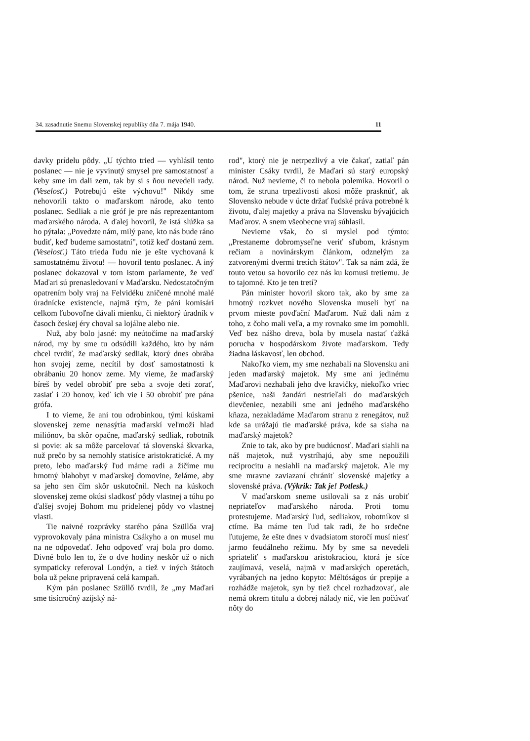34. zasadnutie Snemu Slovenskej republiky dňa 7. mája 1940. 11
davky prídelu pôdy. „U týchto tried — vyhlásil tento poslanec — nie je vyvinutý smysel pre samostatnosť a keby sme im dali zem, tak by si s ňou nevedeli rady. (Veselosť.) Potrebujú ešte výchovu!" Nikdy sme nehovorili takto o maďarskom národe, ako tento poslanec. Sedliak a nie gróf je pre nás reprezentantom maďarského národa. A ďalej hovoril, že istá slúžka sa ho pýtala: „Povedzte nám, milý pane, kto nás bude ráno budiť, keď budeme samostatní", totiž keď dostanú zem. (Veselosť.) Táto trieda ľudu nie je ešte vychovaná k samostatnému životu! — hovoril tento poslanec. A iný poslanec dokazoval v tom istom parlamente, že veď Maďari sú prenasledovaní v Maďarsku. Nedostatočným opatrením boly vraj na Felvidéku zničené mnohé malé úradnícke existencie, najmä tým, že páni komisári celkom ľubovoľne dávali mienku, či niektorý úradník v časoch českej éry choval sa lojálne alebo nie.
Nuž, aby bolo jasné: my neútočíme na maďarský národ, my by sme tu odsúdili každého, kto by nám chcel tvrdiť, že maďarský sedliak, ktorý dnes obrába hon svojej zeme, necítil by dosť samostatnosti k obrábaniu 20 honov zeme. My vieme, že maďarský bíreš by vedel obrobiť pre seba a svoje deti zorať, zasiať i 20 honov, keď ich vie i 50 obrobiť pre pána grófa.
I to vieme, že ani tou odrobinkou, tými kúskami slovenskej zeme nenasýtia maďarskí veľmoži hlad miliónov, ba skôr opačne, maďarský sedliak, robotník si povie: ak sa môže parcelovať tá slovenská škvarka, nuž prečo by sa nemohly statisíce aristokratické. A my preto, lebo maďarský ľud máme radi a žičíme mu hmotný blahobyt v maďarskej domovine, želáme, aby sa jeho sen čím skôr uskutočnil. Nech na kúskoch slovenskej zeme okúsi sladkosť pôdy vlastnej a túhu po ďalšej svojej Bohom mu pridelenej pôdy vo vlastnej vlasti.
Tie naivné rozprávky starého pána Szüllőa vraj vyprovokovaly pána ministra Csákyho a on musel mu na ne odpovedať. Jeho odpoveď vraj bola pro domo. Divné bolo len to, že o dve hodiny neskôr už o nich sympaticky referoval Londýn, a tiež v iných štátoch bola už pekne pripravená celá kampaň.
Kým pán poslanec Szüllő tvrdil, že „my Maďari sme tisícročný azijský ná-
rod", ktorý nie je netrpezlivý a vie čakať, zatiaľ pán minister Csáky tvrdil, že Maďari sú starý europský národ. Nuž nevieme, či to nebola polemika. Hovoril o tom, že struna trpezlivosti akosi môže prasknúť, ak Slovensko nebude v úcte držať ľudské práva potrebné k životu, ďalej majetky a práva na Slovensku bývajúcich Maďarov. A snem všeobecne vraj súhlasil.
Nevieme však, čo si myslel pod týmto: „Prestaneme dobromyseľne veriť sľubom, krásnym rečiam a novinárskym článkom, odznelým za zatvorenými dvermi tretích štátov". Tak sa nám zdá, že touto vetou sa hovorilo cez nás ku komusi tretiemu. Je to tajomné. Kto je ten tretí?
Pán minister hovoril skoro tak, ako by sme za hmotný rozkvet nového Slovenska museli byť na prvom mieste povďační Maďarom. Nuž dali nám z toho, z čoho mali veľa, a my rovnako sme im pomohli. Veď bez nášho dreva, bola by musela nastať ťažká porucha v hospodárskom živote maďarskom. Tedy žiadna láskavosť, len obchod.
Nakoľko viem, my sme nezhabali na Slovensku ani jeden maďarský majetok. My sme ani jedinému Maďarovi nezhabali jeho dve kravičky, niekoľko vriec pšenice, naši žandári nestrieľali do maďarských dievčeniec, nezabili sme ani jedného maďarského kňaza, nezakladáme Maďarom stranu z renegátov, nuž kde sa urážajú tie maďarské práva, kde sa siaha na maďarský majetok?
Znie to tak, ako by pre budúcnosť. Maďari siahli na náš majetok, nuž vystríhajú, aby sme nepoužili reciprocitu a nesiahli na maďarský majetok. Ale my sme mravne zaviazaní chrániť slovenské majetky a slovenské práva. (Výkrik: Tak je! Potlesk.)
V maďarskom sneme usilovali sa z nás urobiť nepriateľov maďarského národa. Proti tomu protestujeme. Maďarský ľud, sedliakov, robotníkov si ctíme. Ba máme ten ľud tak radi, že ho srdečne ľutujeme, že ešte dnes v dvadsiatom storočí musí niesť jarmo feudálneho režimu. My by sme sa nevedeli spriateliť s maďarskou aristokraciou, ktorá je síce zaujímavá, veselá, najmä v maďarských operetách, vyrábaných na jedno kopyto: Méltóságos úr prepije a rozhádže majetok, syn by tiež chcel rozhadzovať, ale nemá okrem titulu a dobrej nálady nič, vie len počúvať nôty do